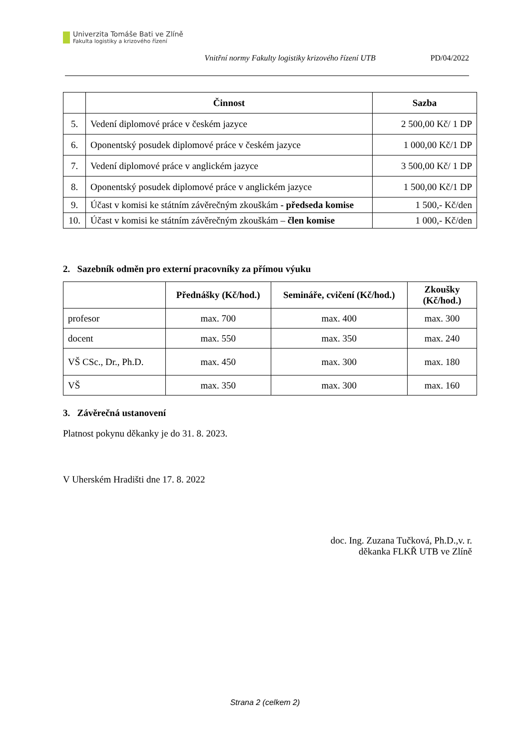Univerzita Tomáše Bati ve Zlíně
Fakulta logistiky a krizového řízení
Vnitřní normy Fakulty logistiky krizového řízení UTB PD/04/2022
| | Činnost | Sazba |
| --- | --- | --- |
| 5. | Vedení diplomové práce v českém jazyce | 2 500,00 Kč/ 1 DP |
| 6. | Oponentský posudek diplomové práce v českém jazyce | 1 000,00 Kč/1 DP |
| 7. | Vedení diplomové práce v anglickém jazyce | 3 500,00 Kč/ 1 DP |
| 8. | Oponentský posudek diplomové práce v anglickém jazyce | 1 500,00 Kč/1 DP |
| 9. | Účast v komisi ke státním závěrečným zkouškám - předseda komise | 1 500,- Kč/den |
| 10. | Účast v komisi ke státním závěrečným zkouškám – člen komise | 1 000,- Kč/den |
2. Sazebník odměn pro externí pracovníky za přímou výuku
| | Přednášky (Kč/hod.) | Semináře, cvičení (Kč/hod.) | Zkoušky (Kč/hod.) |
| --- | --- | --- | --- |
| profesor | max. 700 | max. 400 | max. 300 |
| docent | max. 550 | max. 350 | max. 240 |
| VŠ CSc., Dr., Ph.D. | max. 450 | max. 300 | max. 180 |
| VŠ | max. 350 | max. 300 | max. 160 |
3. Závěrečná ustanovení
Platnost pokynu děkanky je do 31. 8. 2023.
V Uherském Hradišti dne 17. 8. 2022
doc. Ing. Zuzana Tučková, Ph.D.,v. r.
děkanka FLKŘ UTB ve Zlíně
Strana 2 (celkem 2)